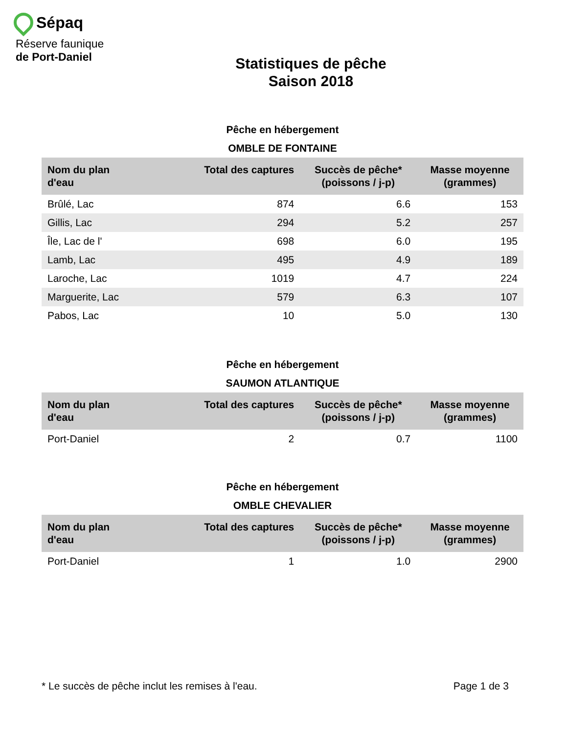Sépaq
Réserve faunique
de Port-Daniel
Statistiques de pêche
Saison 2018
Pêche en hébergement
OMBLE DE FONTAINE
| Nom du plan d'eau | Total des captures | Succès de pêche* (poissons / j-p) | Masse moyenne (grammes) |
| --- | --- | --- | --- |
| Brûlé, Lac | 874 | 6.6 | 153 |
| Gillis, Lac | 294 | 5.2 | 257 |
| Île, Lac de l' | 698 | 6.0 | 195 |
| Lamb, Lac | 495 | 4.9 | 189 |
| Laroche, Lac | 1019 | 4.7 | 224 |
| Marguerite, Lac | 579 | 6.3 | 107 |
| Pabos, Lac | 10 | 5.0 | 130 |
Pêche en hébergement
SAUMON ATLANTIQUE
| Nom du plan d'eau | Total des captures | Succès de pêche* (poissons / j-p) | Masse moyenne (grammes) |
| --- | --- | --- | --- |
| Port-Daniel | 2 | 0.7 | 1100 |
Pêche en hébergement
OMBLE CHEVALIER
| Nom du plan d'eau | Total des captures | Succès de pêche* (poissons / j-p) | Masse moyenne (grammes) |
| --- | --- | --- | --- |
| Port-Daniel | 1 | 1.0 | 2900 |
* Le succès de pêche inclut les remises à l'eau. Page 1 de 3